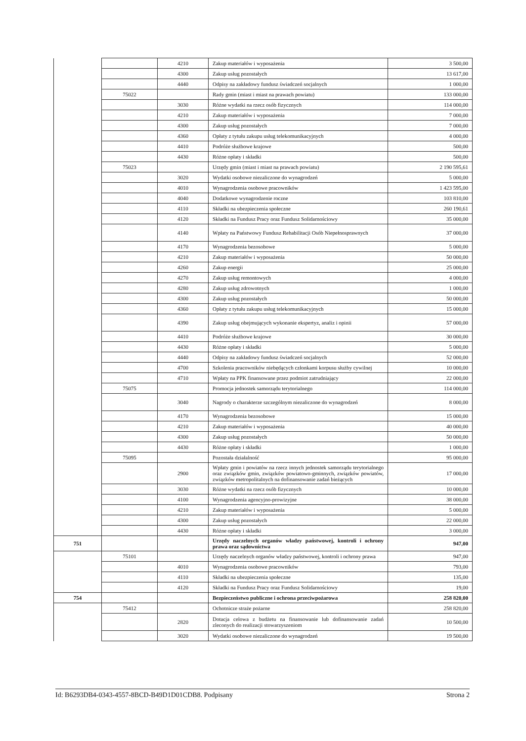| | | 4210 | Zakup materiałów i wyposażenia | 3 500,00 |
| | | 4300 | Zakup usług pozostałych | 13 617,00 |
| | | 4440 | Odpisy na zakładowy fundusz świadczeń socjalnych | 1 000,00 |
| | 75022 | | Rady gmin (miast i miast na prawach powiatu) | 133 000,00 |
| | | 3030 | Różne wydatki na rzecz osób fizycznych | 114 000,00 |
| | | 4210 | Zakup materiałów i wyposażenia | 7 000,00 |
| | | 4300 | Zakup usług pozostałych | 7 000,00 |
| | | 4360 | Opłaty z tytułu zakupu usług telekomunikacyjnych | 4 000,00 |
| | | 4410 | Podróże służbowe krajowe | 500,00 |
| | | 4430 | Różne opłaty i składki | 500,00 |
| | 75023 | | Urzędy gmin (miast i miast na prawach powiatu) | 2 190 595,61 |
| | | 3020 | Wydatki osobowe niezaliczone do wynagrodzeń | 5 000,00 |
| | | 4010 | Wynagrodzenia osobowe pracowników | 1 423 595,00 |
| | | 4040 | Dodatkowe wynagrodzenie roczne | 103 810,00 |
| | | 4110 | Składki na ubezpieczenia społeczne | 260 190,61 |
| | | 4120 | Składki na Fundusz Pracy oraz Fundusz Solidarnościowy | 35 000,00 |
| | | 4140 | Wpłaty na Państwowy Fundusz Rehabilitacji Osób Niepełnosprawnych | 37 000,00 |
| | | 4170 | Wynagrodzenia bezosobowe | 5 000,00 |
| | | 4210 | Zakup materiałów i wyposażenia | 50 000,00 |
| | | 4260 | Zakup energii | 25 000,00 |
| | | 4270 | Zakup usług remontowych | 4 000,00 |
| | | 4280 | Zakup usług zdrowotnych | 1 000,00 |
| | | 4300 | Zakup usług pozostałych | 50 000,00 |
| | | 4360 | Opłaty z tytułu zakupu usług telekomunikacyjnych | 15 000,00 |
| | | 4390 | Zakup usług obejmujących wykonanie ekspertyz, analiz i opinii | 57 000,00 |
| | | 4410 | Podróże służbowe krajowe | 30 000,00 |
| | | 4430 | Różne opłaty i składki | 5 000,00 |
| | | 4440 | Odpisy na zakładowy fundusz świadczeń socjalnych | 52 000,00 |
| | | 4700 | Szkolenia pracowników niebędących członkami korpusu służby cywilnej | 10 000,00 |
| | | 4710 | Wpłaty na PPK finansowane przez podmiot zatrudniający | 22 000,00 |
| | 75075 | | Promocja jednostek samorządu terytorialnego | 114 000,00 |
| | | 3040 | Nagrody o charakterze szczególnym niezaliczone do wynagrodzeń | 8 000,00 |
| | | 4170 | Wynagrodzenia bezosobowe | 15 000,00 |
| | | 4210 | Zakup materiałów i wyposażenia | 40 000,00 |
| | | 4300 | Zakup usług pozostałych | 50 000,00 |
| | | 4430 | Różne opłaty i składki | 1 000,00 |
| | 75095 | | Pozostała działalność | 95 000,00 |
| | | 2900 | Wpłaty gmin i powiatów na rzecz innych jednostek samorządu terytorialnego oraz związków gmin, związków powiatowo-gminnych, związków powiatów, związków metropolitalnych na dofinansowanie zadań bieżących | 17 000,00 |
| | | 3030 | Różne wydatki na rzecz osób fizycznych | 10 000,00 |
| | | 4100 | Wynagrodzenia agencyjno-prowizyjne | 38 000,00 |
| | | 4210 | Zakup materiałów i wyposażenia | 5 000,00 |
| | | 4300 | Zakup usług pozostałych | 22 000,00 |
| | | 4430 | Różne opłaty i składki | 3 000,00 |
| 751 | | | Urzędy naczelnych organów władzy państwowej, kontroli i ochrony prawa oraz sądownictwa | 947,00 |
| | 75101 | | Urzędy naczelnych organów władzy państwowej, kontroli i ochrony prawa | 947,00 |
| | | 4010 | Wynagrodzenia osobowe pracowników | 793,00 |
| | | 4110 | Składki na ubezpieczenia społeczne | 135,00 |
| | | 4120 | Składki na Fundusz Pracy oraz Fundusz Solidarnościowy | 19,00 |
| 754 | | | Bezpieczeństwo publiczne i ochrona przeciwpożarowa | 258 820,00 |
| | 75412 | | Ochotnicze straże pożarne | 258 820,00 |
| | | 2820 | Dotacja celowa z budżetu na finansowanie lub dofinansowanie zadań zleconych do realizacji stowarzyszeniom | 10 500,00 |
| | | 3020 | Wydatki osobowe niezaliczone do wynagrodzeń | 19 500,00 |
Id: B6293DB4-0343-4557-8BCD-B49D1D01CDB8. Podpisany Strona 2